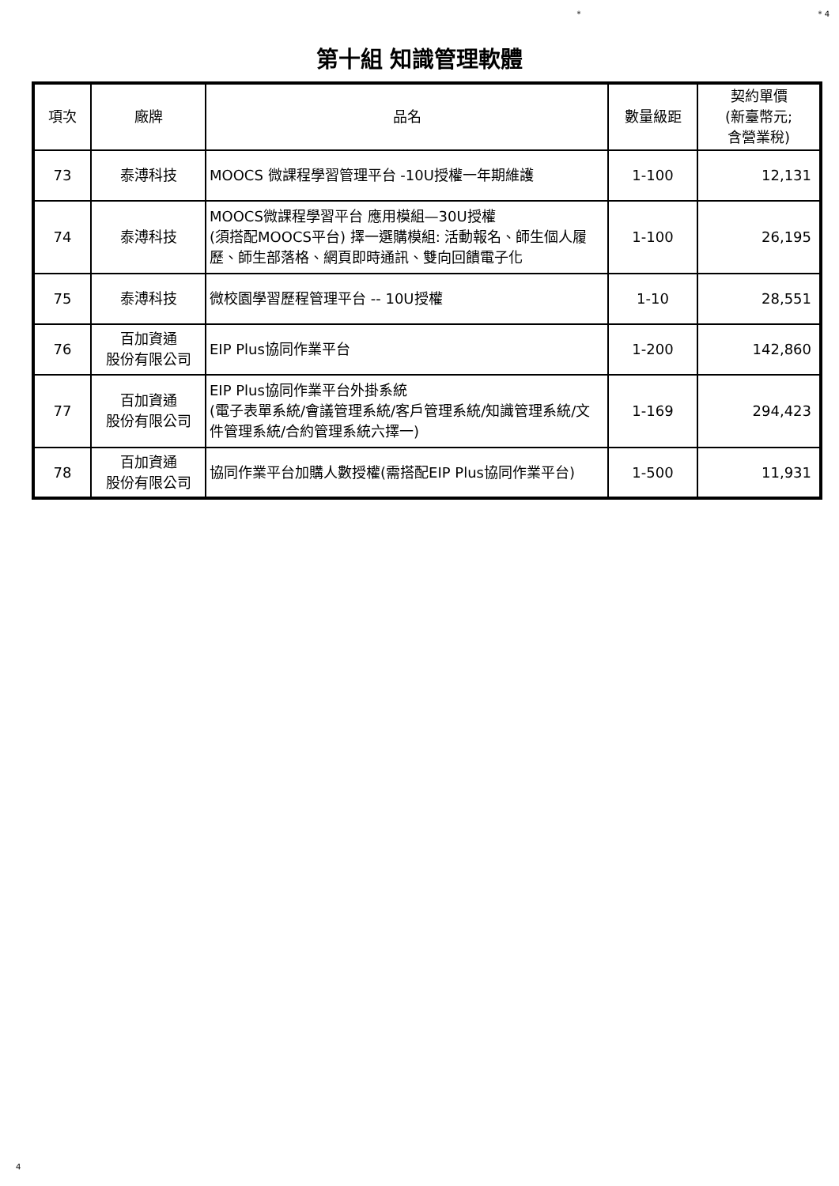* * 4
第十組 知識管理軟體
| 項次 | 廠牌 | 品名 | 數量級距 | 契約單價 (新臺幣元; 含營業稅) |
| --- | --- | --- | --- | --- |
| 73 | 泰溥科技 | MOOCS 微課程學習管理平台 -10U授權一年期維護 | 1-100 | 12,131 |
| 74 | 泰溥科技 | MOOCS微課程學習平台 應用模組—30U授權 (須搭配MOOCS平台) 擇一選購模組: 活動報名、師生個人履歷、師生部落格、網頁即時通訊、雙向回饋電子化 | 1-100 | 26,195 |
| 75 | 泰溥科技 | 微校園學習歷程管理平台 -- 10U授權 | 1-10 | 28,551 |
| 76 | 百加資通 股份有限公司 | EIP Plus協同作業平台 | 1-200 | 142,860 |
| 77 | 百加資通 股份有限公司 | EIP Plus協同作業平台外掛系統 (電子表單系統/會議管理系統/客戶管理系統/知識管理系統/文件管理系統/合約管理系統六擇一) | 1-169 | 294,423 |
| 78 | 百加資通 股份有限公司 | 協同作業平台加購人數授權(需搭配EIP Plus協同作業平台) | 1-500 | 11,931 |
4